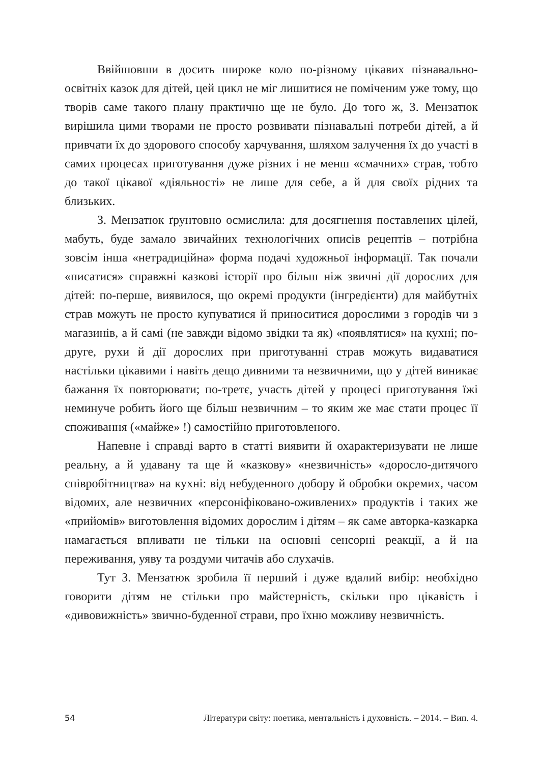Ввійшовши в досить широке коло по-різному цікавих пізнавально-освітніх казок для дітей, цей цикл не міг лишитися не поміченим уже тому, що творів саме такого плану практично ще не було. До того ж, З. Мензатюк вирішила цими творами не просто розвивати пізнавальні потреби дітей, а й привчати їх до здорового способу харчування, шляхом залучення їх до участі в самих процесах приготування дуже різних і не менш «смачних» страв, тобто до такої цікавої «діяльності» не лише для себе, а й для своїх рідних та близьких.
З. Мензатюк ґрунтовно осмислила: для досягнення поставлених цілей, мабуть, буде замало звичайних технологічних описів рецептів – потрібна зовсім інша «нетрадиційна» форма подачі художньої інформації. Так почали «писатися» справжні казкові історії про більш ніж звичні дії дорослих для дітей: по-перше, виявилося, що окремі продукти (інгредієнти) для майбутніх страв можуть не просто купуватися й приноситися дорослими з городів чи з магазинів, а й самі (не завжди відомо звідки та як) «появлятися» на кухні; по-друге, рухи й дії дорослих при приготуванні страв можуть видаватися настільки цікавими і навіть дещо дивними та незвичними, що у дітей виникає бажання їх повторювати; по-третє, участь дітей у процесі приготування їжі неминуче робить його ще більш незвичним – то яким же має стати процес її споживання («майже» !) самостійно приготовленого.
Напевне і справді варто в статті виявити й охарактеризувати не лише реальну, а й удавану та ще й «казкову» «незвичність» «доросло-дитячого співробітництва» на кухні: від небуденного добору й обробки окремих, часом відомих, але незвичних «персоніфіковано-оживлених» продуктів і таких же «прийомів» виготовлення відомих дорослим і дітям – як саме авторка-казкарка намагається впливати не тільки на основні сенсорні реакції, а й на переживання, уяву та роздуми читачів або слухачів.
Тут З. Мензатюк зробила її перший і дуже вдалий вибір: необхідно говорити дітям не стільки про майстерність, скільки про цікавість і «дивовижність» звично-буденної страви, про їхню можливу незвичність.
54 Літератури світу: поетика, ментальність і духовність. – 2014. – Вип. 4.